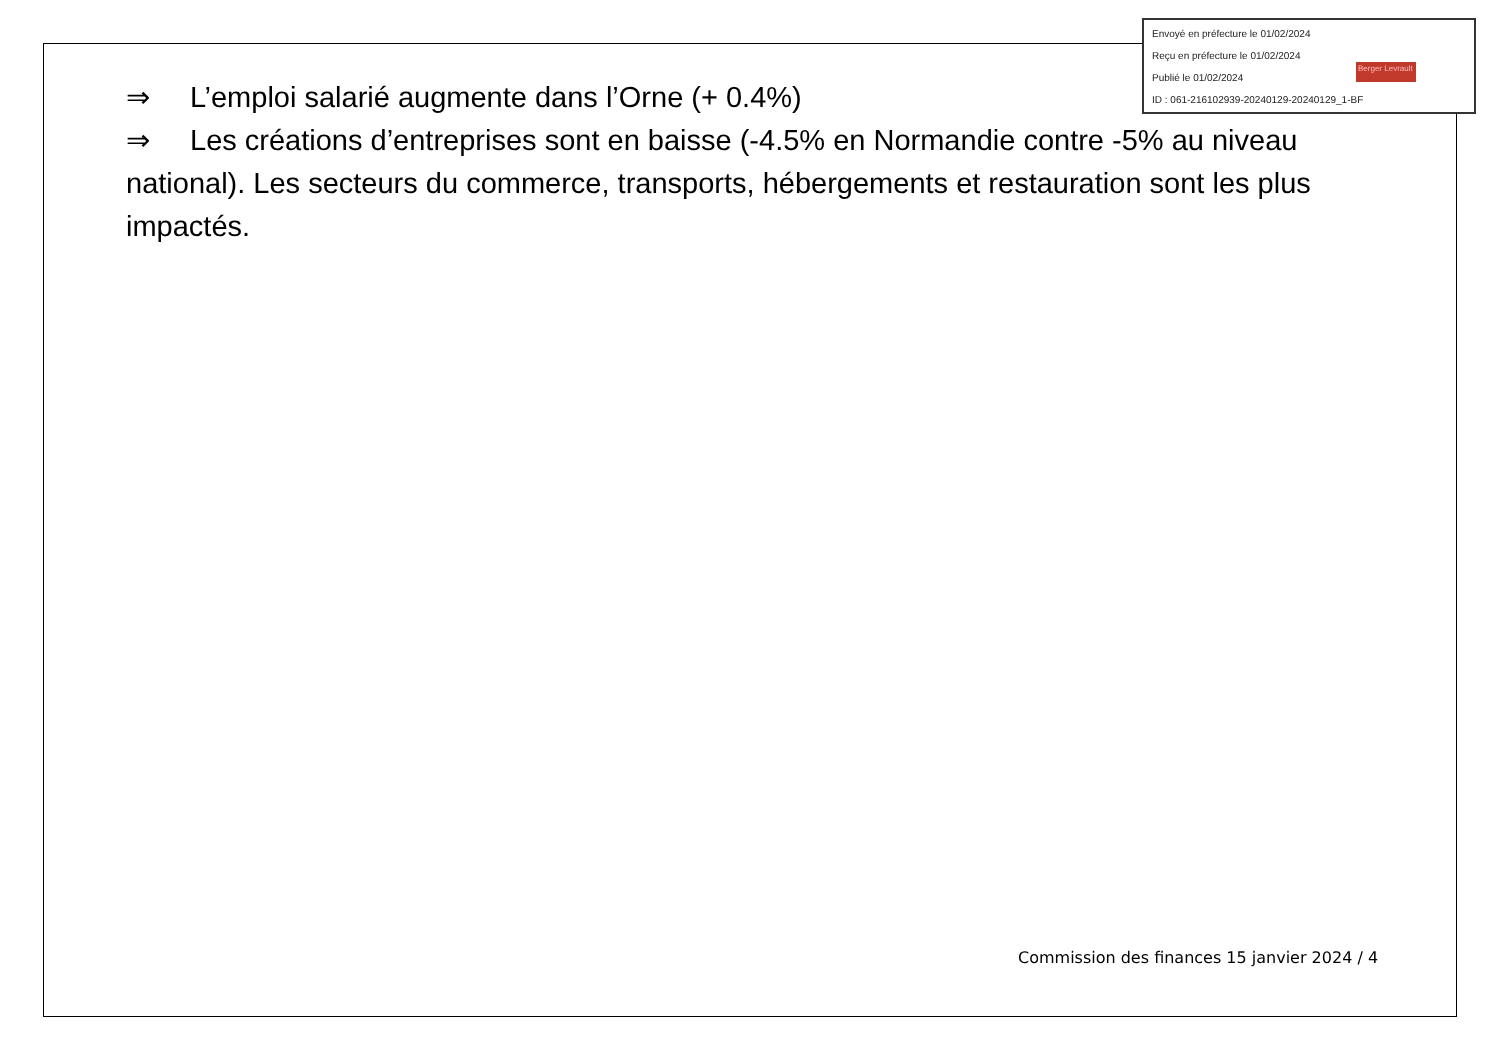Envoyé en préfecture le 01/02/2024
Reçu en préfecture le 01/02/2024
Publié le 01/02/2024
ID : 061-216102939-20240129-20240129_1-BF
Berger Levrault
⇒ L’emploi salarié augmente dans l’Orne (+ 0.4%)
⇒ Les créations d’entreprises sont en baisse (-4.5% en Normandie contre -5% au niveau national). Les secteurs du commerce, transports, hébergements et restauration sont les plus impactés.
Commission des finances 15 janvier 2024 / 4